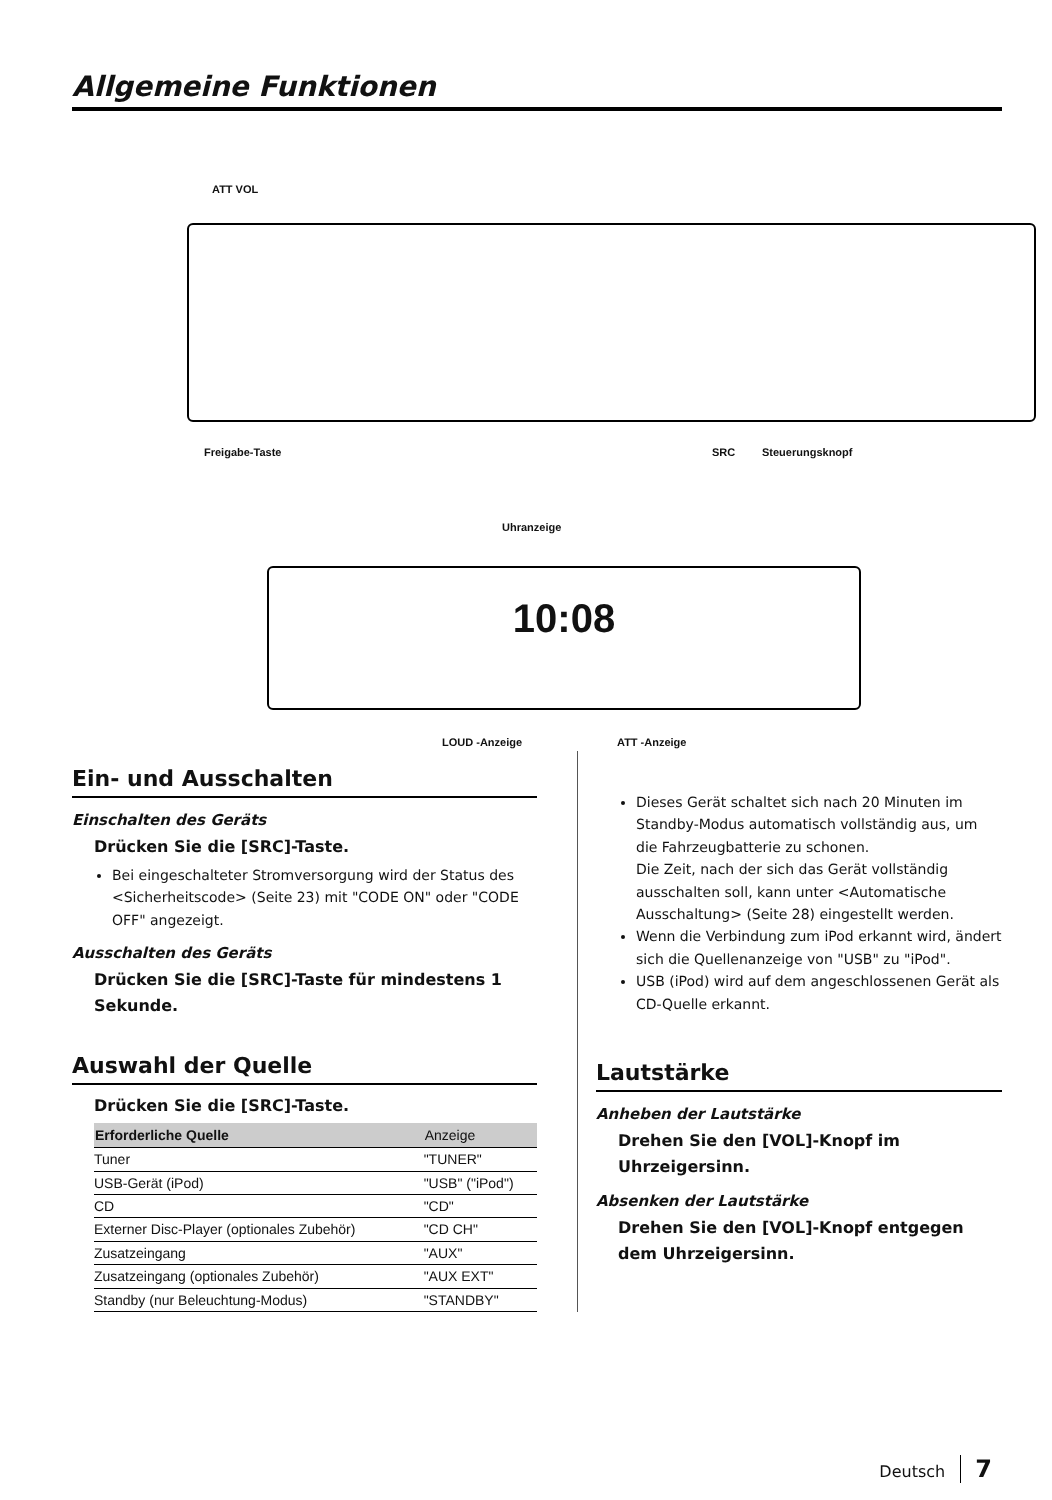Allgemeine Funktionen
ATT VOL
Freigabe-Taste SRC Steuerungsknopf
Uhranzeige
10:08
LOUD -Anzeige ATT -Anzeige
Ein- und Ausschalten
Einschalten des Geräts
Drücken Sie die [SRC]-Taste.
Bei eingeschalteter Stromversorgung wird der Status des <Sicherheitscode> (Seite 23) mit "CODE ON" oder "CODE OFF" angezeigt.
Ausschalten des Geräts
Drücken Sie die [SRC]-Taste für mindestens 1 Sekunde.
Auswahl der Quelle
Drücken Sie die [SRC]-Taste.
| Erforderliche Quelle | Anzeige |
| --- | --- |
| Tuner | "TUNER" |
| USB-Gerät (iPod) | "USB" ("iPod") |
| CD | "CD" |
| Externer Disc-Player (optionales Zubehör) | "CD CH" |
| Zusatzeingang | "AUX" |
| Zusatzeingang (optionales Zubehör) | "AUX EXT" |
| Standby (nur Beleuchtung-Modus) | "STANDBY" |
Dieses Gerät schaltet sich nach 20 Minuten im Standby-Modus automatisch vollständig aus, um die Fahrzeugbatterie zu schonen.
Die Zeit, nach der sich das Gerät vollständig ausschalten soll, kann unter <Automatische Ausschaltung> (Seite 28) eingestellt werden.
Wenn die Verbindung zum iPod erkannt wird, ändert sich die Quellenanzeige von "USB" zu "iPod".
USB (iPod) wird auf dem angeschlossenen Gerät als CD-Quelle erkannt.
Lautstärke
Anheben der Lautstärke
Drehen Sie den [VOL]-Knopf im Uhrzeigersinn.
Absenken der Lautstärke
Drehen Sie den [VOL]-Knopf entgegen dem Uhrzeigersinn.
Deutsch 7